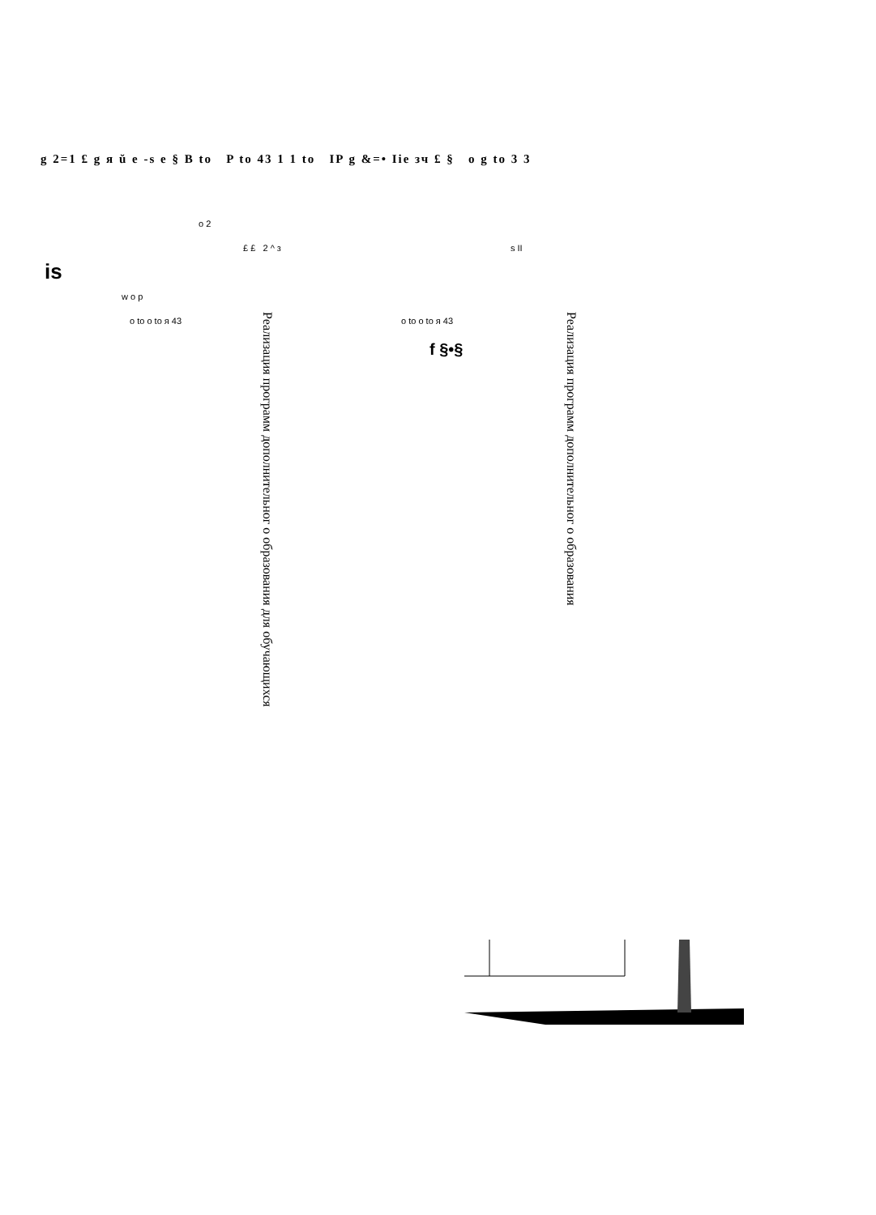g 2=1 £ g я ŭ e -s e § B to P to 43 1 1 to IP g &=• Iie зч £ § o g to 3 3
o 2
£ £ 2 ^ з s II
w o p
o to o to я 43 o to o to я 43
Реализация программ дополнительног о образования для обучающихся
Реализация программ дополнительног о образования
f §•§
is